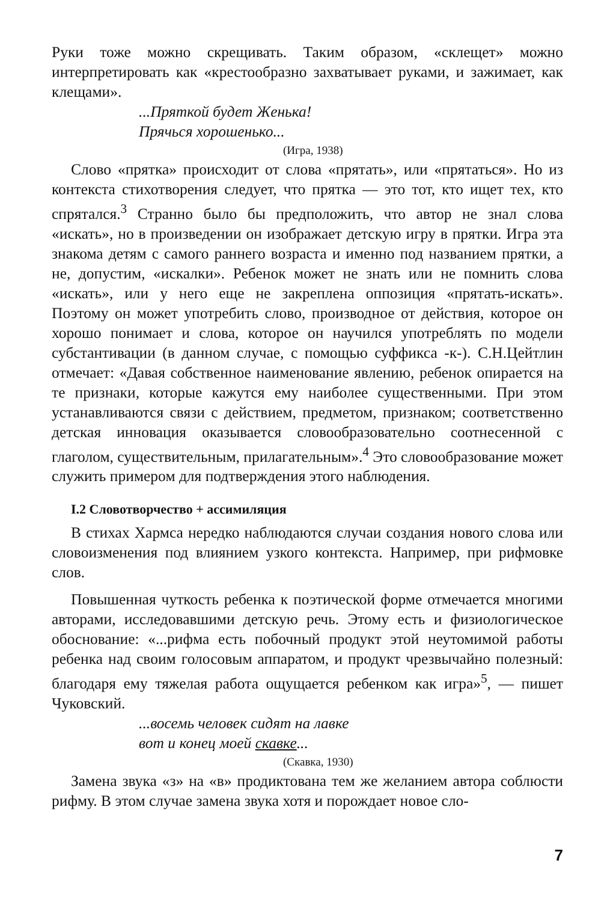Руки тоже можно скрещивать. Таким образом, «склещет» можно интерпретировать как «крестообразно захватывает руками, и зажимает, как клещами».
...Пряткой будет Женька!
Прячься хорошенько...
(Игра, 1938)
Слово «прятка» происходит от слова «прятать», или «прятаться». Но из контекста стихотворения следует, что прятка — это тот, кто ищет тех, кто спрятался.<sup>3</sup> Странно было бы предположить, что автор не знал слова «искать», но в произведении он изображает детскую игру в прятки. Игра эта знакома детям с самого раннего возраста и именно под названием прятки, а не, допустим, «искалки». Ребенок может не знать или не помнить слова «искать», или у него еще не закреплена оппозиция «прятать-искать». Поэтому он может употребить слово, производное от действия, которое он хорошо понимает и слова, которое он научился употреблять по модели субстантивации (в данном случае, с помощью суффикса -к-). С.Н.Цейтлин отмечает: «Давая собственное наименование явлению, ребенок опирается на те признаки, которые кажутся ему наиболее существенными. При этом устанавливаются связи с действием, предметом, признаком; соответственно детская инновация оказывается словообразовательно соотнесенной с глаголом, существительным, прилагательным».<sup>4</sup> Это словообразование может служить примером для подтверждения этого наблюдения.
I.2 Словотворчество + ассимиляция
В стихах Хармса нередко наблюдаются случаи создания нового слова или словоизменения под влиянием узкого контекста. Например, при рифмовке слов.
Повышенная чуткость ребенка к поэтической форме отмечается многими авторами, исследовавшими детскую речь. Этому есть и физиологическое обоснование: «...рифма есть побочный продукт этой неутомимой работы ребенка над своим голосовым аппаратом, и продукт чрезвычайно полезный: благодаря ему тяжелая работа ощущается ребенком как игра»<sup>5</sup>, — пишет Чуковский.
...восемь человек сидят на лавке
вот и конец моей скавке...
(Скавка, 1930)
Замена звука «з» на «в» продиктована тем же желанием автора соблюсти рифму. В этом случае замена звука хотя и порождает новое сло-
7